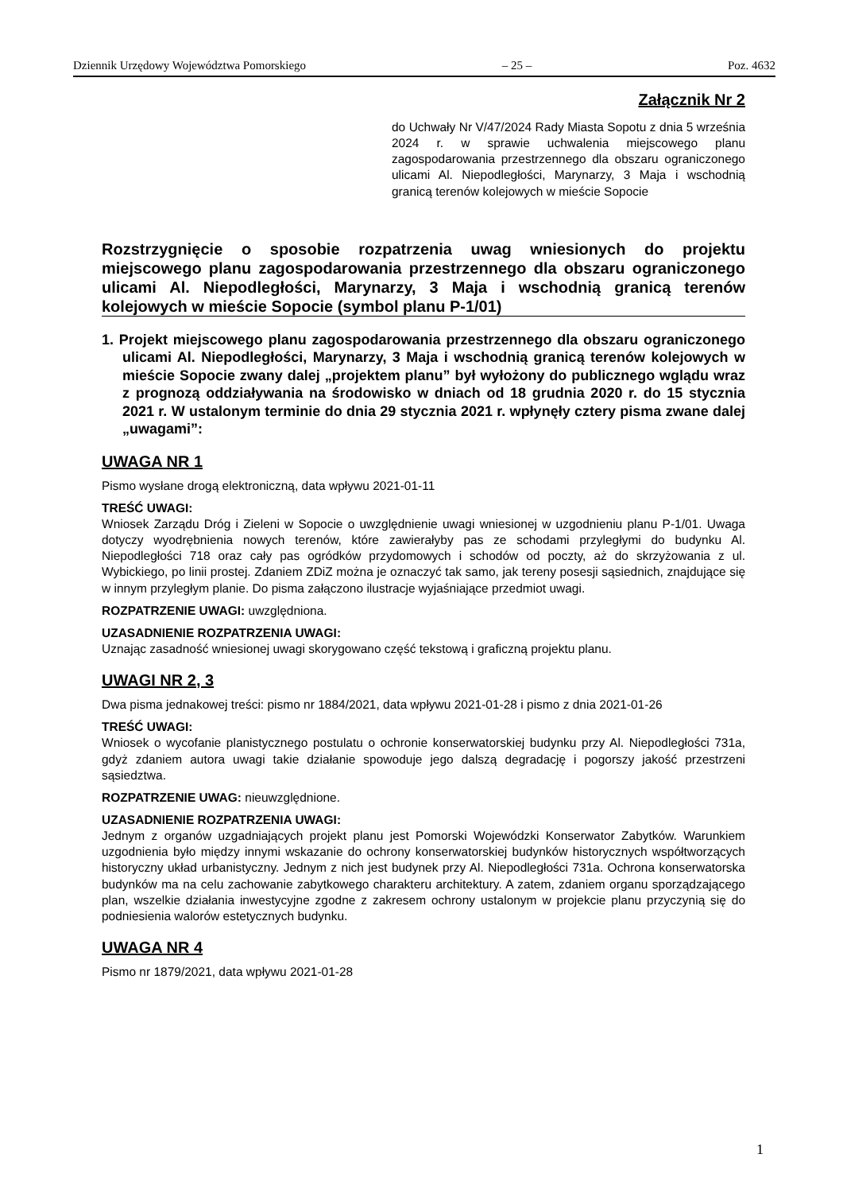Dziennik Urzędowy Województwa Pomorskiego – 25 – Poz. 4632
Załącznik Nr 2
do Uchwały Nr V/47/2024 Rady Miasta Sopotu z dnia 5 września 2024 r. w sprawie uchwalenia miejscowego planu zagospodarowania przestrzennego dla obszaru ograniczonego ulicami Al. Niepodległości, Marynarzy, 3 Maja i wschodnią granicą terenów kolejowych w mieście Sopocie
Rozstrzygnięcie o sposobie rozpatrzenia uwag wniesionych do projektu miejscowego planu zagospodarowania przestrzennego dla obszaru ograniczonego ulicami Al. Niepodległości, Marynarzy, 3 Maja i wschodnią granicą terenów kolejowych w mieście Sopocie (symbol planu P-1/01)
1. Projekt miejscowego planu zagospodarowania przestrzennego dla obszaru ograniczonego ulicami Al. Niepodległości, Marynarzy, 3 Maja i wschodnią granicą terenów kolejowych w mieście Sopocie zwany dalej „projektem planu” był wyłożony do publicznego wglądu wraz z prognozą oddziaływania na środowisko w dniach od 18 grudnia 2020 r. do 15 stycznia 2021 r. W ustalonym terminie do dnia 29 stycznia 2021 r. wpłynęły cztery pisma zwane dalej „uwagami”:
UWAGA NR 1
Pismo wysłane drogą elektroniczną, data wpływu 2021-01-11
TREŚĆ UWAGI:
Wniosek Zarządu Dróg i Zieleni w Sopocie o uwzględnienie uwagi wniesionej w uzgodnieniu planu P-1/01. Uwaga dotyczy wyodrębnienia nowych terenów, które zawierałyby pas ze schodami przyległymi do budynku Al. Niepodległości 718 oraz cały pas ogródków przydomowych i schodów od poczty, aż do skrzyżowania z ul. Wybickiego, po linii prostej. Zdaniem ZDiZ można je oznaczyć tak samo, jak tereny posesji sąsiednich, znajdujące się w innym przyległym planie. Do pisma załączono ilustracje wyjaśniające przedmiot uwagi.
ROZPATRZENIE UWAGI: uwzględniona.
UZASADNIENIE ROZPATRZENIA UWAGI:
Uznając zasadność wniesionej uwagi skorygowano część tekstową i graficzną projektu planu.
UWAGI NR 2, 3
Dwa pisma jednakowej treści: pismo nr 1884/2021, data wpływu 2021-01-28 i pismo z dnia 2021-01-26
TREŚĆ UWAGI:
Wniosek o wycofanie planistycznego postulatu o ochronie konserwatorskiej budynku przy Al. Niepodległości 731a, gdyż zdaniem autora uwagi takie działanie spowoduje jego dalszą degradację i pogorszy jakość przestrzeni sąsiedztwa.
ROZPATRZENIE UWAG: nieuwzględnione.
UZASADNIENIE ROZPATRZENIA UWAGI:
Jednym z organów uzgadniających projekt planu jest Pomorski Wojewódzki Konserwator Zabytków. Warunkiem uzgodnienia było między innymi wskazanie do ochrony konserwatorskiej budynków historycznych współtworzących historyczny układ urbanistyczny. Jednym z nich jest budynek przy Al. Niepodległości 731a. Ochrona konserwatorska budynków ma na celu zachowanie zabytkowego charakteru architektury. A zatem, zdaniem organu sporządzającego plan, wszelkie działania inwestycyjne zgodne z zakresem ochrony ustalonym w projekcie planu przyczynią się do podniesienia walorów estetycznych budynku.
UWAGA NR 4
Pismo nr 1879/2021, data wpływu 2021-01-28
1